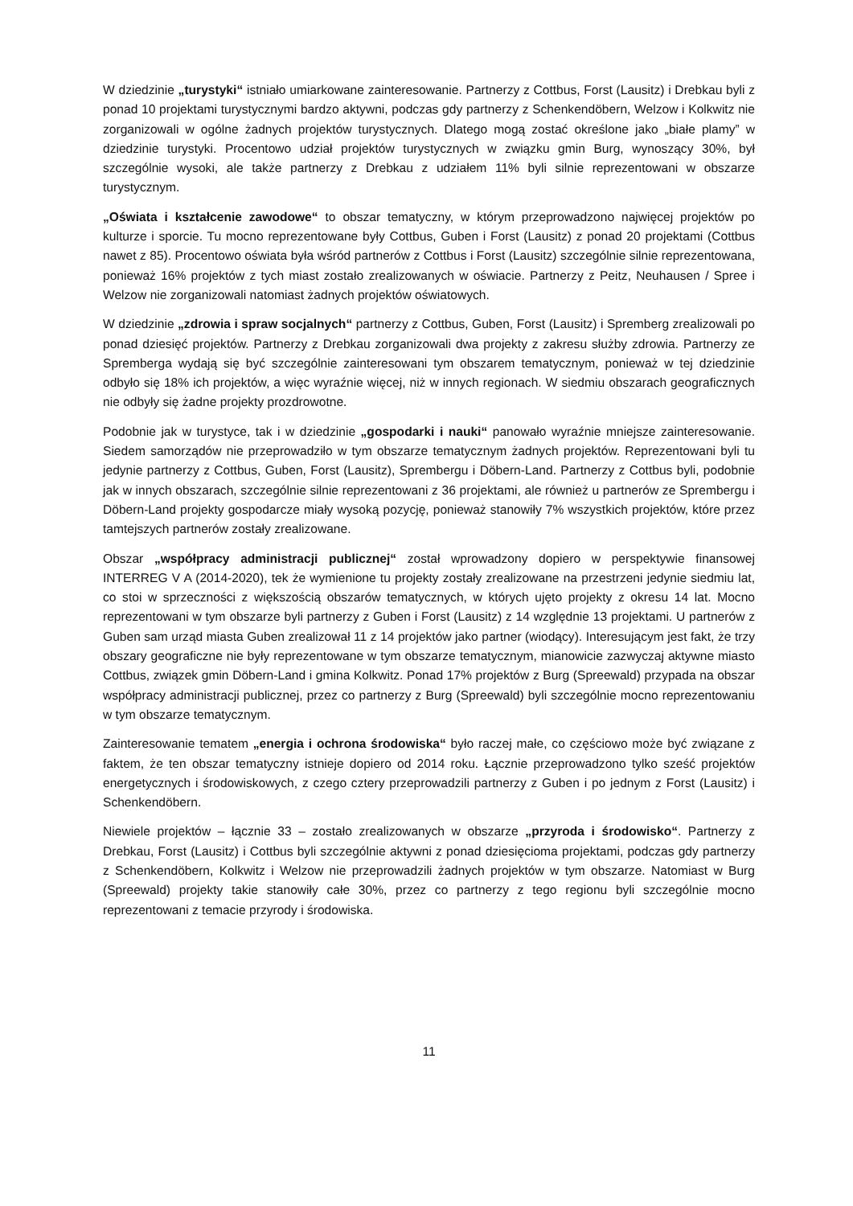W dziedzinie „turystyki“ istniało umiarkowane zainteresowanie. Partnerzy z Cottbus, Forst (Lausitz) i Drebkau byli z ponad 10 projektami turystycznymi bardzo aktywni, podczas gdy partnerzy z Schenkendöbern, Welzow i Kolkwitz nie zorganizowali w ogólne żadnych projektów turystycznych. Dlatego mogą zostać określone jako „białe plamy” w dziedzinie turystyki. Procentowo udział projektów turystycznych w związku gmin Burg, wynoszący 30%, był szczególnie wysoki, ale także partnerzy z Drebkau z udziałem 11% byli silnie reprezentowani w obszarze turystycznym.
„Oświata i kształcenie zawodowe“ to obszar tematyczny, w którym przeprowadzono najwięcej projektów po kulturze i sporcie. Tu mocno reprezentowane były Cottbus, Guben i Forst (Lausitz) z ponad 20 projektami (Cottbus nawet z 85). Procentowo oświata była wśród partnerów z Cottbus i Forst (Lausitz) szczególnie silnie reprezentowana, ponieważ 16% projektów z tych miast zostało zrealizowanych w oświacie. Partnerzy z Peitz, Neuhausen / Spree i Welzow nie zorganizowali natomiast żadnych projektów oświatowych.
W dziedzinie „zdrowia i spraw socjalnych“ partnerzy z Cottbus, Guben, Forst (Lausitz) i Spremberg zrealizowali po ponad dziesięć projektów. Partnerzy z Drebkau zorganizowali dwa projekty z zakresu służby zdrowia. Partnerzy ze Spremberga wydają się być szczególnie zainteresowani tym obszarem tematycznym, ponieważ w tej dziedzinie odbyło się 18% ich projektów, a więc wyraźnie więcej, niż w innych regionach. W siedmiu obszarach geograficznych nie odbyły się żadne projekty prozdrowotne.
Podobnie jak w turystyce, tak i w dziedzinie „gospodarki i nauki“ panowało wyraźnie mniejsze zainteresowanie. Siedem samorządów nie przeprowadziło w tym obszarze tematycznym żadnych projektów. Reprezentowani byli tu jedynie partnerzy z Cottbus, Guben, Forst (Lausitz), Sprembergu i Döbern-Land. Partnerzy z Cottbus byli, podobnie jak w innych obszarach, szczególnie silnie reprezentowani z 36 projektami, ale również u partnerów ze Sprembergu i Döbern-Land projekty gospodarcze miały wysoką pozycję, ponieważ stanowiły 7% wszystkich projektów, które przez tamtejszych partnerów zostały zrealizowane.
Obszar „współpracy administracji publicznej“ został wprowadzony dopiero w perspektywie finansowej INTERREG V A (2014-2020), tek że wymienione tu projekty zostały zrealizowane na przestrzeni jedynie siedmiu lat, co stoi w sprzeczności z większością obszarów tematycznych, w których ujęto projekty z okresu 14 lat. Mocno reprezentowani w tym obszarze byli partnerzy z Guben i Forst (Lausitz) z 14 względnie 13 projektami. U partnerów z Guben sam urząd miasta Guben zrealizował 11 z 14 projektów jako partner (wiodący). Interesującym jest fakt, że trzy obszary geograficzne nie były reprezentowane w tym obszarze tematycznym, mianowicie zazwyczaj aktywne miasto Cottbus, związek gmin Döbern-Land i gmina Kolkwitz. Ponad 17% projektów z Burg (Spreewald) przypada na obszar współpracy administracji publicznej, przez co partnerzy z Burg (Spreewald) byli szczególnie mocno reprezentowaniu w tym obszarze tematycznym.
Zainteresowanie tematem „energia i ochrona środowiska“ było raczej małe, co częściowo może być związane z faktem, że ten obszar tematyczny istnieje dopiero od 2014 roku. Łącznie przeprowadzono tylko sześć projektów energetycznych i środowiskowych, z czego cztery przeprowadzili partnerzy z Guben i po jednym z Forst (Lausitz) i Schenkendöbern.
Niewiele projektów – łącznie 33 – zostało zrealizowanych w obszarze „przyroda i środowisko“. Partnerzy z Drebkau, Forst (Lausitz) i Cottbus byli szczególnie aktywni z ponad dziesięcioma projektami, podczas gdy partnerzy z Schenkendöbern, Kolkwitz i Welzow nie przeprowadzili żadnych projektów w tym obszarze. Natomiast w Burg (Spreewald) projekty takie stanowiły całe 30%, przez co partnerzy z tego regionu byli szczególnie mocno reprezentowani z temacie przyrody i środowiska.
11